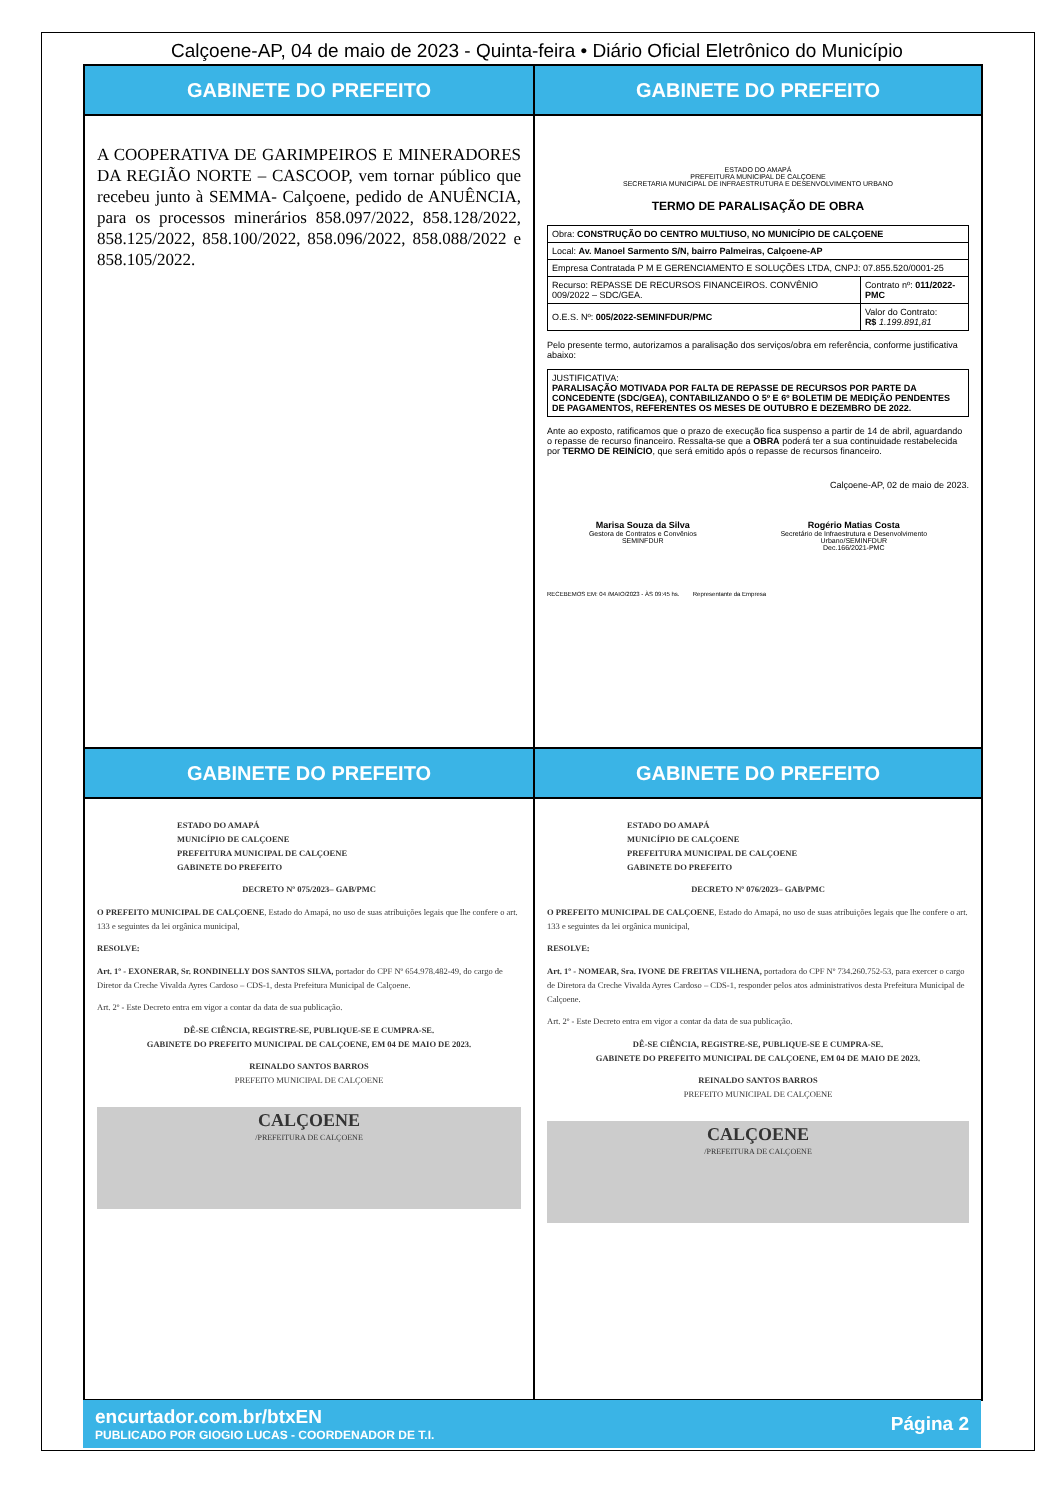Calçoene-AP, 04 de maio de 2023 - Quinta-feira • Diário Oficial Eletrônico do Município
GABINETE DO PREFEITO
A COOPERATIVA DE GARIMPEIROS E MINERADORES DA REGIÃO NORTE – CASCOOP, vem tornar público que recebeu junto à SEMMA- Calçoene, pedido de ANUÊNCIA, para os processos minerários 858.097/2022, 858.128/2022, 858.125/2022, 858.100/2022, 858.096/2022, 858.088/2022 e 858.105/2022.
GABINETE DO PREFEITO
ESTADO DO AMAPÁ
PREFEITURA MUNICIPAL DE CALÇOENE
SECRETARIA MUNICIPAL DE INFRAESTRUTURA E DESENVOLVIMENTO URBANO
TERMO DE PARALISAÇÃO DE OBRA
| Obra: CONSTRUÇÃO DO CENTRO MULTIUSO, NO MUNICÍPIO DE CALÇOENE | |
| Local: Av. Manoel Sarmento S/N, bairro Palmeiras, Calçoene-AP | |
| Empresa Contratada P M E GERENCIAMENTO E SOLUÇÕES LTDA, CNPJ: 07.855.520/0001-25 | |
| Recurso: REPASSE DE RECURSOS FINANCEIROS. CONVÊNIO 009/2022 – SDC/GEA. | Contrato nº: 011/2022-PMC |
| O.E.S. Nº: 005/2022-SEMINFDUR/PMC | Valor do Contrato: R$ 1.199.891,81 |
Pelo presente termo, autorizamos a paralisação dos serviços/obra em referência, conforme justificativa abaixo:
| JUSTIFICATIVA: PARALISAÇÃO MOTIVADA POR FALTA DE REPASSE DE RECURSOS POR PARTE DA CONCEDENTE (SDC/GEA), CONTABILIZANDO O 5º E 6º BOLETIM DE MEDIÇÃO PENDENTES DE PAGAMENTOS, REFERENTES OS MESES DE OUTUBRO E DEZEMBRO DE 2022. |
Ante ao exposto, ratificamos que o prazo de execução fica suspenso a partir de 14 de abril, aguardando o repasse de recurso financeiro. Ressalta-se que a OBRA poderá ter a sua continuidade restabelecida por TERMO DE REINÍCIO, que será emitido após o repasse de recursos financeiro.
Calçoene-AP, 02 de maio de 2023.
Marisa Souza da Silva
Gestora de Contratos e Convênios
SEMINFDUR
Rogério Matias Costa
Secretário de Infraestrutura e Desenvolvimento
Urbano/SEMINFDUR
Dec.166/2021-PMC
RECEBEMOS EM: 04 /MAIO/2023 - ÀS 09:45 hs. Representante da Empresa
GABINETE DO PREFEITO
ESTADO DO AMAPÁ
MUNICÍPIO DE CALÇOENE
PREFEITURA MUNICIPAL DE CALÇOENE
GABINETE DO PREFEITO
DECRETO Nº 075/2023– GAB/PMC
O PREFEITO MUNICIPAL DE CALÇOENE, Estado do Amapá, no uso de suas atribuições legais que lhe confere o art. 133 e seguintes da lei orgânica municipal,
RESOLVE:
Art. 1º - EXONERAR, Sr. RONDINELLY DOS SANTOS SILVA, portador do CPF Nº 654.978.482-49, do cargo de Diretor da Creche Vivalda Ayres Cardoso – CDS-1, desta Prefeitura Municipal de Calçoene.
Art. 2º - Este Decreto entra em vigor a contar da data de sua publicação.
DÊ-SE CIÊNCIA, REGISTRE-SE, PUBLIQUE-SE E CUMPRA-SE.
GABINETE DO PREFEITO MUNICIPAL DE CALÇOENE, EM 04 DE MAIO DE 2023.
REINALDO SANTOS BARROS
PREFEITO MUNICIPAL DE CALÇOENE
CALÇOENE
/PREFEITURA DE CALÇOENE
GABINETE DO PREFEITO
ESTADO DO AMAPÁ
MUNICÍPIO DE CALÇOENE
PREFEITURA MUNICIPAL DE CALÇOENE
GABINETE DO PREFEITO
DECRETO Nº 076/2023– GAB/PMC
O PREFEITO MUNICIPAL DE CALÇOENE, Estado do Amapá, no uso de suas atribuições legais que lhe confere o art. 133 e seguintes da lei orgânica municipal,
RESOLVE:
Art. 1º - NOMEAR, Sra. IVONE DE FREITAS VILHENA, portadora do CPF Nº 734.260.752-53, para exercer o cargo de Diretora da Creche Vivalda Ayres Cardoso – CDS-1, responder pelos atos administrativos desta Prefeitura Municipal de Calçoene.
Art. 2º - Este Decreto entra em vigor a contar da data de sua publicação.
DÊ-SE CIÊNCIA, REGISTRE-SE, PUBLIQUE-SE E CUMPRA-SE.
GABINETE DO PREFEITO MUNICIPAL DE CALÇOENE, EM 04 DE MAIO DE 2023.
REINALDO SANTOS BARROS
PREFEITO MUNICIPAL DE CALÇOENE
CALÇOENE
/PREFEITURA DE CALÇOENE
encurtador.com.br/btxEN
PUBLICADO POR GIOGIO LUCAS - COORDENADOR DE T.I.
Página 2